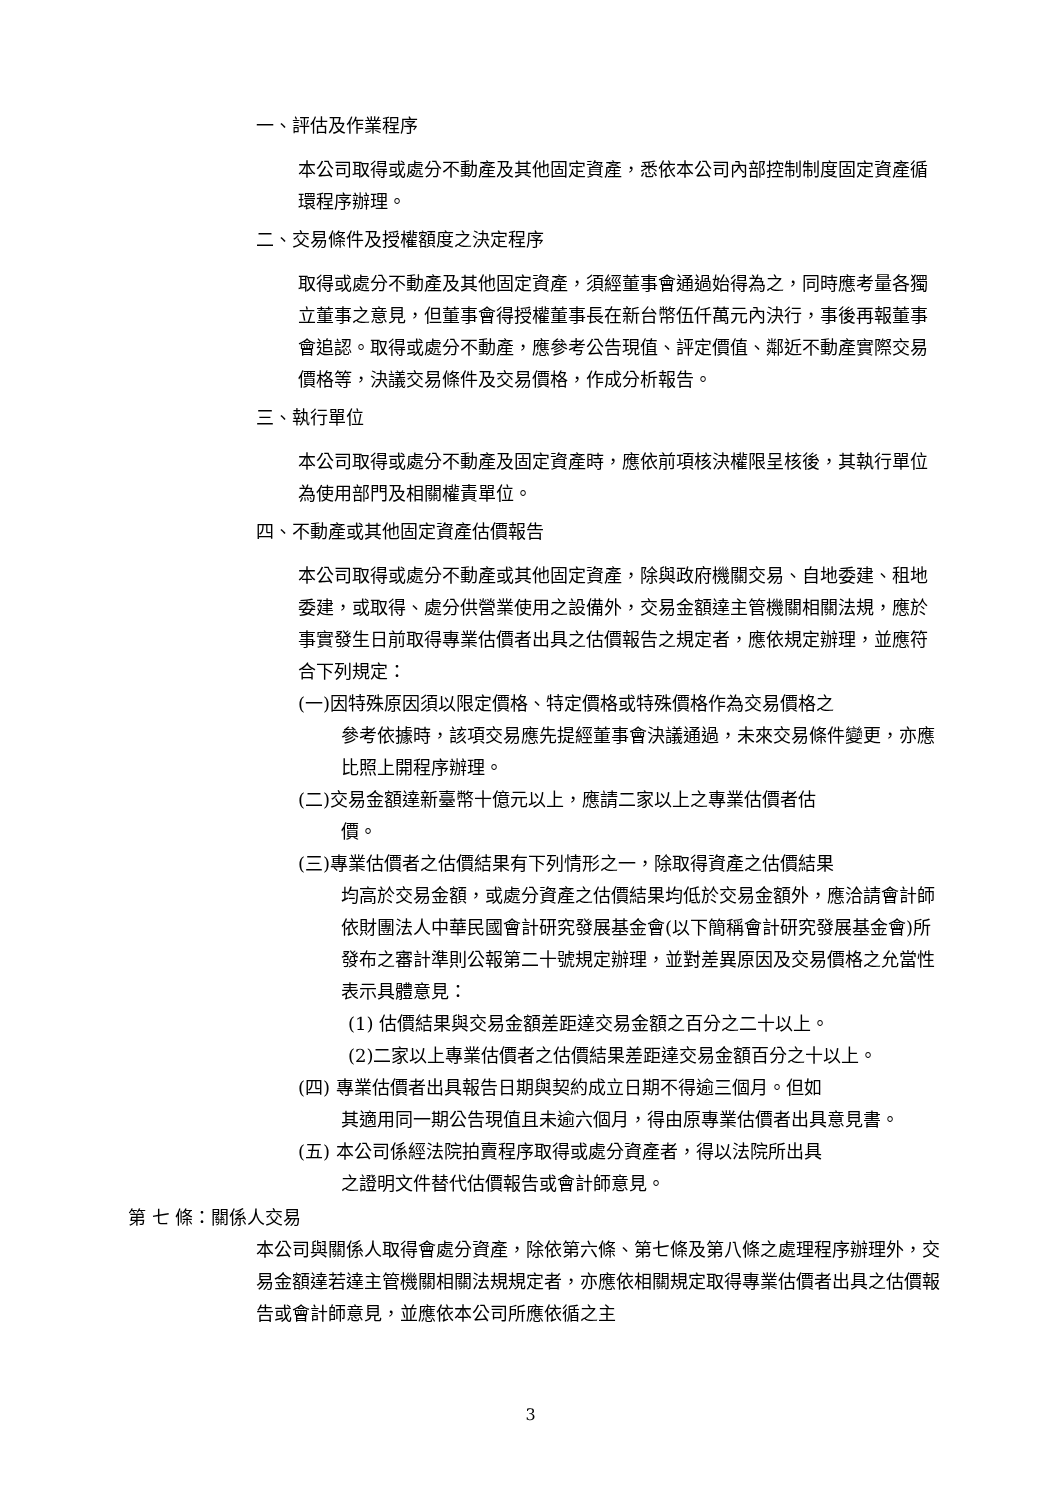一、評估及作業程序
本公司取得或處分不動產及其他固定資產，悉依本公司內部控制制度固定資產循環程序辦理。
二、交易條件及授權額度之決定程序
取得或處分不動產及其他固定資產，須經董事會通過始得為之，同時應考量各獨立董事之意見，但董事會得授權董事長在新台幣伍仟萬元內決行，事後再報董事會追認。取得或處分不動產，應參考公告現值、評定價值、鄰近不動產實際交易價格等，決議交易條件及交易價格，作成分析報告。
三、執行單位
本公司取得或處分不動產及固定資產時，應依前項核決權限呈核後，其執行單位為使用部門及相關權責單位。
四、不動產或其他固定資產估價報告
本公司取得或處分不動產或其他固定資產，除與政府機關交易、自地委建、租地委建，或取得、處分供營業使用之設備外，交易金額達主管機關相關法規，應於事實發生日前取得專業估價者出具之估價報告之規定者，應依規定辦理，並應符合下列規定：
(一)因特殊原因須以限定價格、特定價格或特殊價格作為交易價格之
參考依據時，該項交易應先提經董事會決議通過，未來交易條件變更，亦應比照上開程序辦理。
(二)交易金額達新臺幣十億元以上，應請二家以上之專業估價者估
價。
(三)專業估價者之估價結果有下列情形之一，除取得資產之估價結果
均高於交易金額，或處分資產之估價結果均低於交易金額外，應洽請會計師依財團法人中華民國會計研究發展基金會(以下簡稱會計研究發展基金會)所發布之審計準則公報第二十號規定辦理，並對差異原因及交易價格之允當性表示具體意見：
(1) 估價結果與交易金額差距達交易金額之百分之二十以上。
(2)二家以上專業估價者之估價結果差距達交易金額百分之十以上。
(四) 專業估價者出具報告日期與契約成立日期不得逾三個月。但如
其適用同一期公告現值且未逾六個月，得由原專業估價者出具意見書。
(五) 本公司係經法院拍賣程序取得或處分資產者，得以法院所出具
之證明文件替代估價報告或會計師意見。
第 七 條：關係人交易
本公司與關係人取得會處分資產，除依第六條、第七條及第八條之處理程序辦理外，交易金額達若達主管機關相關法規規定者，亦應依相關規定取得專業估價者出具之估價報告或會計師意見，並應依本公司所應依循之主
3